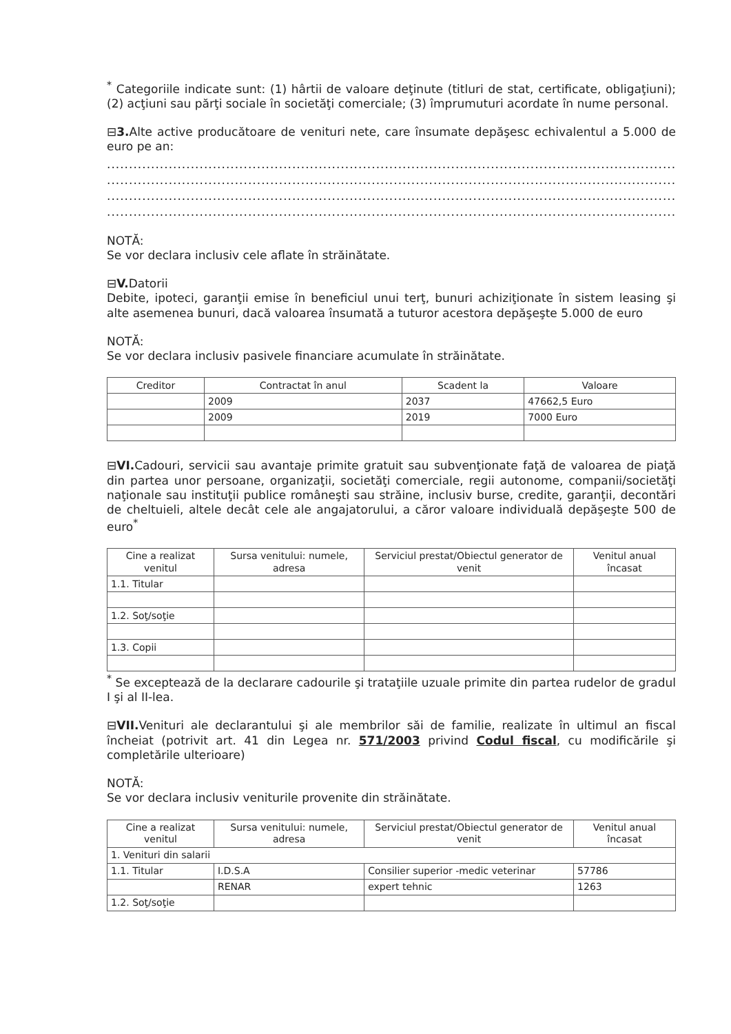<sup>*</sup> Categoriile indicate sunt: (1) hârtii de valoare deţinute (titluri de stat, certificate, obligaţiuni); (2) acţiuni sau părţi sociale în societăţi comerciale; (3) împrumuturi acordate în nume personal.
⊟3. Alte active producătoare de venituri nete, care însumate depăşesc echivalentul a 5.000 de euro pe an:
............................................................................................................................................................................
............................................................................................................................................................................
............................................................................................................................................................................
............................................................................................................................................................................
NOTĂ:
Se vor declara inclusiv cele aflate în străinătate.
⊟V. Datorii
Debite, ipoteci, garanţii emise în beneficiul unui terţ, bunuri achiziţionate în sistem leasing şi alte asemenea bunuri, dacă valoarea însumată a tuturor acestora depăşeşte 5.000 de euro
NOTĂ:
Se vor declara inclusiv pasivele financiare acumulate în străinătate.
| Creditor | Contractat în anul | Scadent la | Valoare |
| --- | --- | --- | --- |
| | 2009 | 2037 | 47662,5 Euro |
| | 2009 | 2019 | 7000 Euro |
⊟VI. Cadouri, servicii sau avantaje primite gratuit sau subvenţionate faţă de valoarea de piaţă din partea unor persoane, organizaţii, societăţi comerciale, regii autonome, companii/societăţi naţionale sau instituţii publice româneşti sau străine, inclusiv burse, credite, garanţii, decontări de cheltuieli, altele decât cele ale angajatorului, a căror valoare individuală depăşeşte 500 de euro<sup>*</sup>
| Cine a realizat venitul | Sursa venitului: numele, adresa | Serviciul prestat/Obiectul generator de venit | Venitul anual încasat |
| --- | --- | --- | --- |
| 1.1. Titular | | | |
| 1.2. Soţ/soţie | | | |
| 1.3. Copii | | | |
<sup>*</sup> Se exceptează de la declarare cadourile şi trataţiile uzuale primite din partea rudelor de gradul I şi al II-lea.
⊟VII. Venituri ale declarantului şi ale membrilor săi de familie, realizate în ultimul an fiscal încheiat (potrivit art. 41 din Legea nr. 571/2003 privind Codul fiscal, cu modificările şi completările ulterioare)
NOTĂ:
Se vor declara inclusiv veniturile provenite din străinătate.
| Cine a realizat venitul | Sursa venitului: numele, adresa | Serviciul prestat/Obiectul generator de venit | Venitul anual încasat |
| --- | --- | --- | --- |
| 1. Venituri din salarii | | | |
| 1.1. Titular | I.D.S.A | Consilier superior -medic veterinar | 57786 |
| | RENAR | expert tehnic | 1263 |
| 1.2. Soţ/soţie | | | |